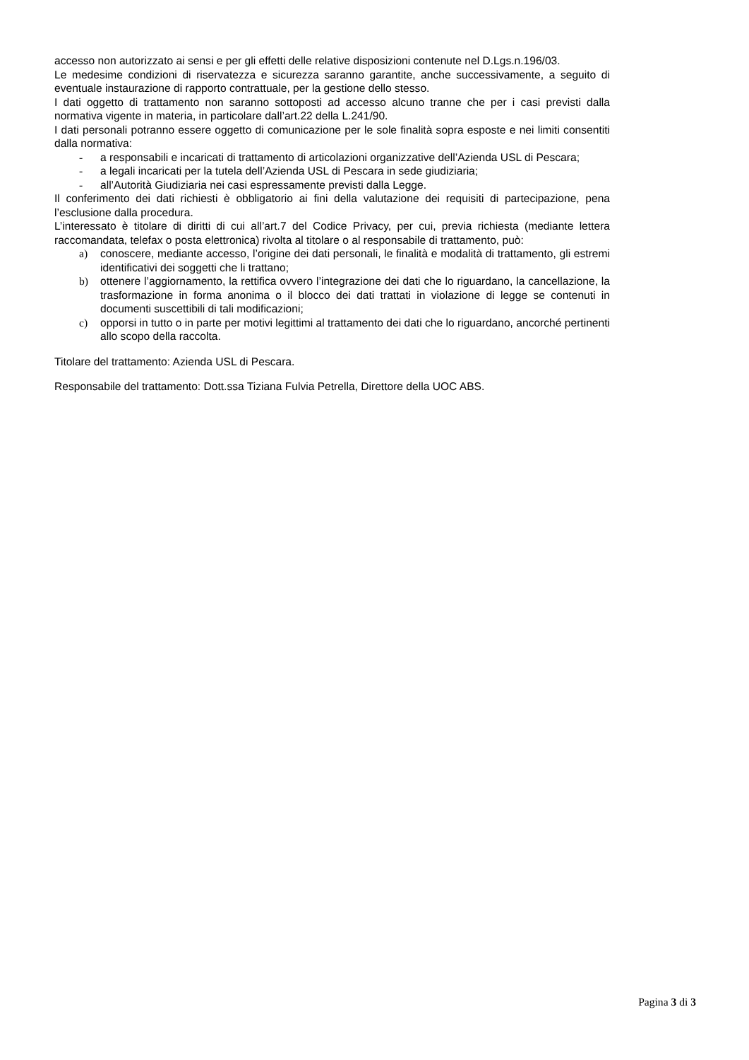accesso non autorizzato ai sensi e per gli effetti delle relative disposizioni contenute nel D.Lgs.n.196/03.
Le medesime condizioni di riservatezza e sicurezza saranno garantite, anche successivamente, a seguito di eventuale instaurazione di rapporto contrattuale, per la gestione dello stesso.
I dati oggetto di trattamento non saranno sottoposti ad accesso alcuno tranne che per i casi previsti dalla normativa vigente in materia, in particolare dall’art.22 della L.241/90.
I dati personali potranno essere oggetto di comunicazione per le sole finalità sopra esposte e nei limiti consentiti dalla normativa:
- a responsabili e incaricati di trattamento di articolazioni organizzative dell’Azienda USL di Pescara;
- a legali incaricati per la tutela dell’Azienda USL di Pescara in sede giudiziaria;
- all’Autorità Giudiziaria nei casi espressamente previsti dalla Legge.
Il conferimento dei dati richiesti è obbligatorio ai fini della valutazione dei requisiti di partecipazione, pena l’esclusione dalla procedura.
L’interessato è titolare di diritti di cui all’art.7 del Codice Privacy, per cui, previa richiesta (mediante lettera raccomandata, telefax o posta elettronica) rivolta al titolare o al responsabile di trattamento, può:
a) conoscere, mediante accesso, l’origine dei dati personali, le finalità e modalità di trattamento, gli estremi identificativi dei soggetti che li trattano;
b) ottenere l’aggiornamento, la rettifica ovvero l’integrazione dei dati che lo riguardano, la cancellazione, la trasformazione in forma anonima o il blocco dei dati trattati in violazione di legge se contenuti in documenti suscettibili di tali modificazioni;
c) opporsi in tutto o in parte per motivi legittimi al trattamento dei dati che lo riguardano, ancorché pertinenti allo scopo della raccolta.
Titolare del trattamento: Azienda USL di Pescara.
Responsabile del trattamento: Dott.ssa Tiziana Fulvia Petrella, Direttore della UOC ABS.
Pagina 3 di 3